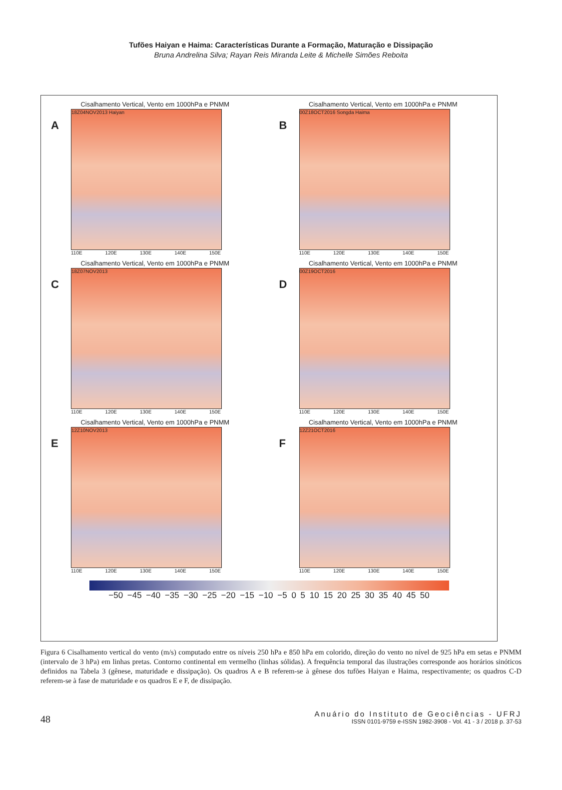Tufões Haiyan e Haima: Características Durante a Formação, Maturação e Dissipação
Bruna Andrelina Silva; Rayan Reis Miranda Leite & Michelle Simões Reboita
Cisalhamento Vertical, Vento em 1000hPa e PNMM
A
18Z04NOV2013 Haiyan
110E 120E 130E 140E 150E
Cisalhamento Vertical, Vento em 1000hPa e PNMM
B
00Z18OCT2016 Songda Haima
110E 120E 130E 140E 150E
Cisalhamento Vertical, Vento em 1000hPa e PNMM
C
18Z07NOV2013
110E 120E 130E 140E 150E
Cisalhamento Vertical, Vento em 1000hPa e PNMM
D
00Z19OCT2016
110E 120E 130E 140E 150E
Cisalhamento Vertical, Vento em 1000hPa e PNMM
E
12Z10NOV2013
110E 120E 130E 140E 150E
Cisalhamento Vertical, Vento em 1000hPa e PNMM
F
12Z21OCT2016
110E 120E 130E 140E 150E
−50 −45 −40 −35 −30 −25 −20 −15 −10 −5 0 5 10 15 20 25 30 35 40 45 50
Figura 6 Cisalhamento vertical do vento (m/s) computado entre os níveis 250 hPa e 850 hPa em colorido, direção do vento no nível de 925 hPa em setas e PNMM (intervalo de 3 hPa) em linhas pretas. Contorno continental em vermelho (linhas sólidas). A frequência temporal das ilustrações corresponde aos horários sinóticos definidos na Tabela 3 (gênese, maturidade e dissipação). Os quadros A e B referem-se à gênese dos tufões Haiyan e Haima, respectivamente; os quadros C-D referem-se à fase de maturidade e os quadros E e F, de dissipação.
48
Anuário do Instituto de Geociências - UFRJ
ISSN 0101-9759 e-ISSN 1982-3908 - Vol. 41 - 3 / 2018 p. 37-53